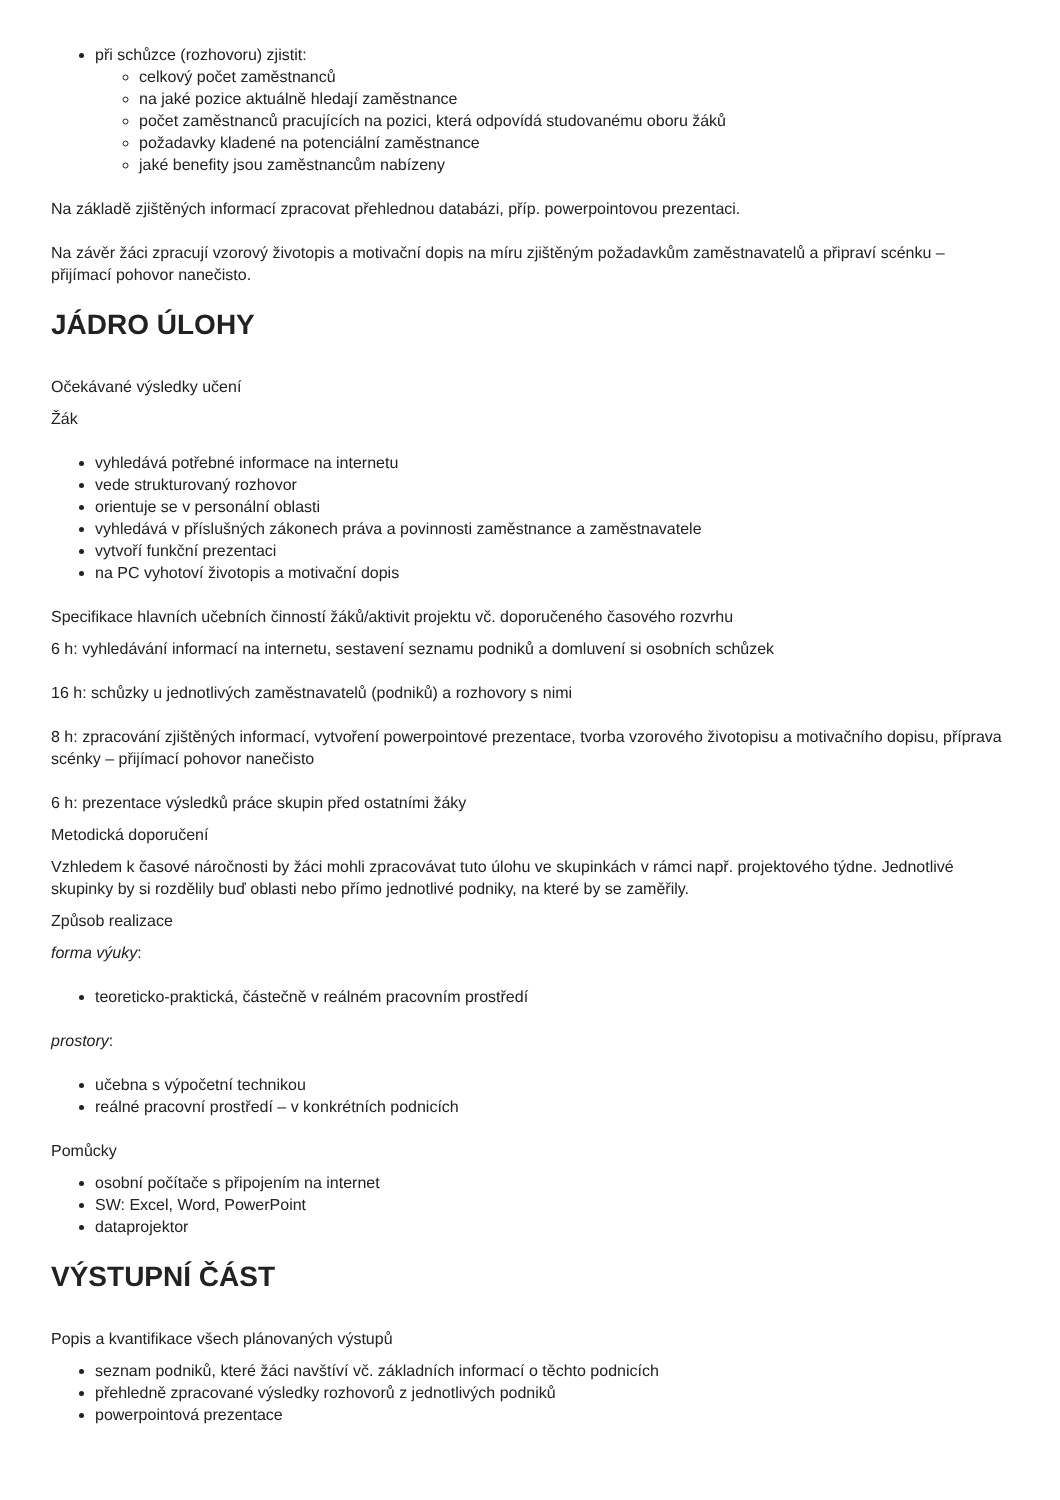při schůzce (rozhovoru) zjistit:
celkový počet zaměstnanců
na jaké pozice aktuálně hledají zaměstnance
počet zaměstnanců pracujících na pozici, která odpovídá studovanému oboru žáků
požadavky kladené na potenciální zaměstnance
jaké benefity jsou zaměstnancům nabízeny
Na základě zjištěných informací zpracovat přehlednou databázi, příp. powerpointovou prezentaci.
Na závěr žáci zpracují vzorový životopis a motivační dopis na míru zjištěným požadavkům zaměstnavatelů a připraví scénku – přijímací pohovor nanečisto.
JÁDRO ÚLOHY
Očekávané výsledky učení
Žák
vyhledává potřebné informace na internetu
vede strukturovaný rozhovor
orientuje se v personální oblasti
vyhledává v příslušných zákonech práva a povinnosti zaměstnance a zaměstnavatele
vytvoří funkční prezentaci
na PC vyhotoví životopis a motivační dopis
Specifikace hlavních učebních činností žáků/aktivit projektu vč. doporučeného časového rozvrhu
6 h: vyhledávání informací na internetu, sestavení seznamu podniků a domluvení si osobních schůzek
16 h: schůzky u jednotlivých zaměstnavatelů (podniků) a rozhovory s nimi
8 h: zpracování zjištěných informací, vytvoření powerpointové prezentace, tvorba vzorového životopisu a motivačního dopisu, příprava scénky – přijímací pohovor nanečisto
6 h: prezentace výsledků práce skupin před ostatními žáky
Metodická doporučení
Vzhledem k časové náročnosti by žáci mohli zpracovávat tuto úlohu ve skupinkách v rámci např. projektového týdne. Jednotlivé skupinky by si rozdělily buď oblasti nebo přímo jednotlivé podniky, na které by se zaměřily.
Způsob realizace
forma výuky:
teoreticko-praktická, částečně v reálném pracovním prostředí
prostory:
učebna s výpočetní technikou
reálné pracovní prostředí – v konkrétních podnicích
Pomůcky
osobní počítače s připojením na internet
SW: Excel, Word, PowerPoint
dataprojektor
VÝSTUPNÍ ČÁST
Popis a kvantifikace všech plánovaných výstupů
seznam podniků, které žáci navštíví vč. základních informací o těchto podnicích
přehledně zpracované výsledky rozhovorů z jednotlivých podniků
powerpointová prezentace